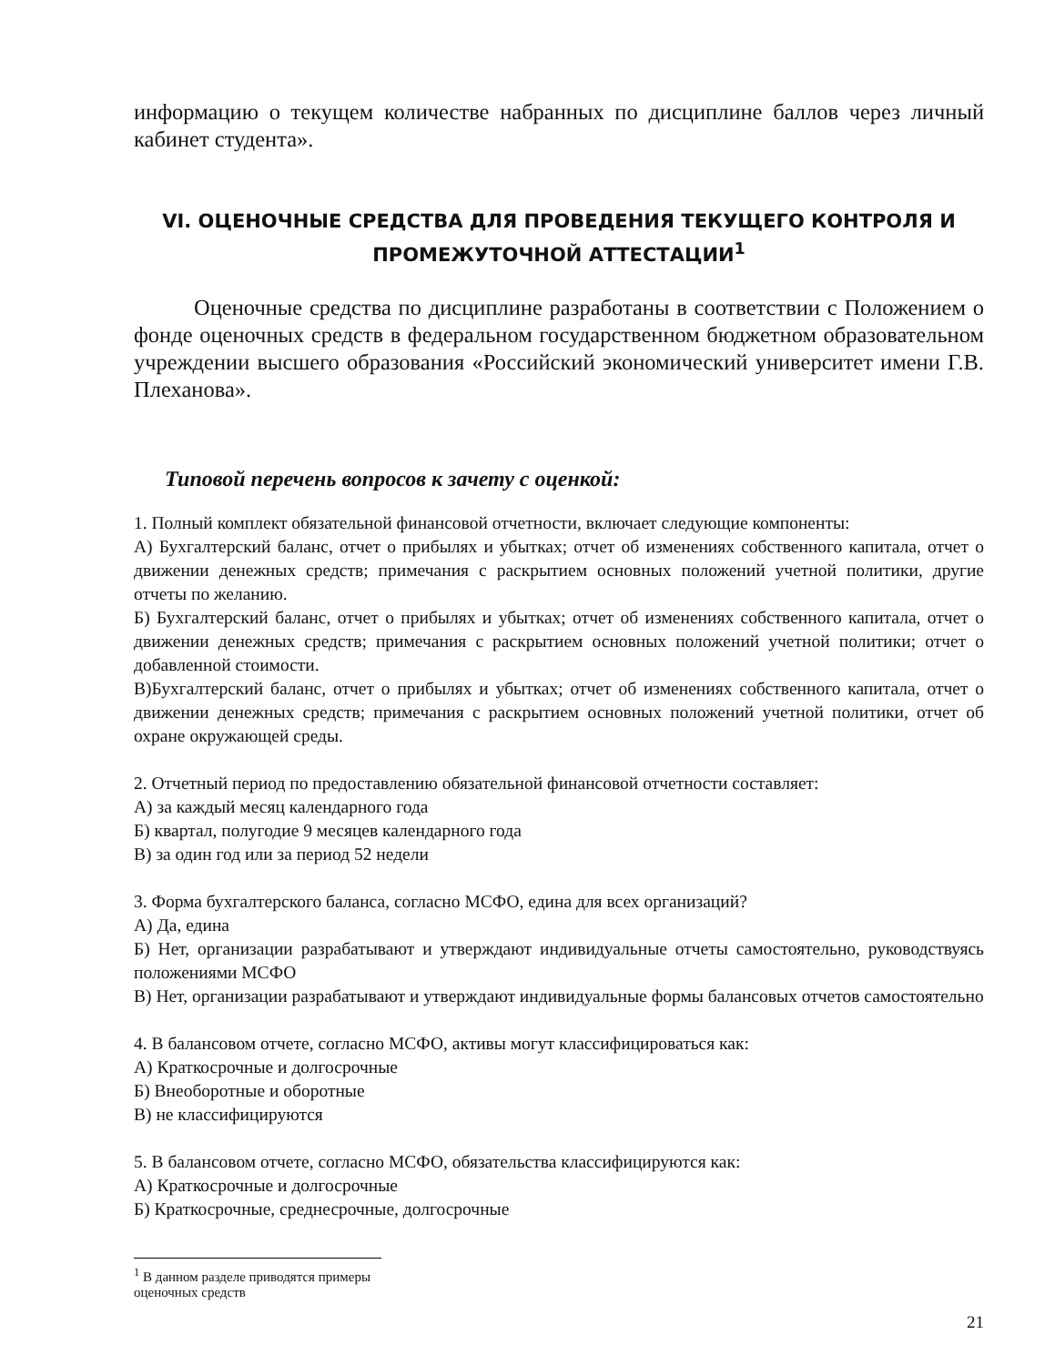информацию о текущем количестве набранных по дисциплине баллов через личный кабинет студента».
VI. ОЦЕНОЧНЫЕ СРЕДСТВА ДЛЯ ПРОВЕДЕНИЯ ТЕКУЩЕГО КОНТРОЛЯ И ПРОМЕЖУТОЧНОЙ АТТЕСТАЦИИ<sup>1</sup>
Оценочные средства по дисциплине разработаны в соответствии с Положением о фонде оценочных средств в федеральном государственном бюджетном образовательном учреждении высшего образования «Российский экономический университет имени Г.В. Плеханова».
Типовой перечень вопросов к зачету с оценкой:
1. Полный комплект обязательной финансовой отчетности, включает следующие компоненты:
А) Бухгалтерский баланс, отчет о прибылях и убытках; отчет об изменениях собственного капитала, отчет о движении денежных средств; примечания с раскрытием основных положений учетной политики, другие отчеты по желанию.
Б) Бухгалтерский баланс, отчет о прибылях и убытках; отчет об изменениях собственного капитала, отчет о движении денежных средств; примечания с раскрытием основных положений учетной политики; отчет о добавленной стоимости.
В)Бухгалтерский баланс, отчет о прибылях и убытках; отчет об изменениях собственного капитала, отчет о движении денежных средств; примечания с раскрытием основных положений учетной политики, отчет об охране окружающей среды.
2. Отчетный период по предоставлению обязательной финансовой отчетности составляет:
А) за каждый месяц календарного года
Б) квартал, полугодие 9 месяцев календарного года
В) за один год или за период 52 недели
3. Форма бухгалтерского баланса, согласно МСФО, едина для всех организаций?
А) Да, едина
Б) Нет, организации разрабатывают и утверждают индивидуальные отчеты самостоятельно, руководствуясь положениями МСФО
В) Нет, организации разрабатывают и утверждают индивидуальные формы балансовых отчетов самостоятельно
4. В балансовом отчете, согласно МСФО, активы могут классифицироваться как:
А) Краткосрочные и долгосрочные
Б) Внеоборотные и оборотные
В) не классифицируются
5. В балансовом отчете, согласно МСФО, обязательства классифицируются как:
А) Краткосрочные и долгосрочные
Б) Краткосрочные, среднесрочные, долгосрочные
<sup>1</sup> В данном разделе приводятся примеры оценочных средств
21